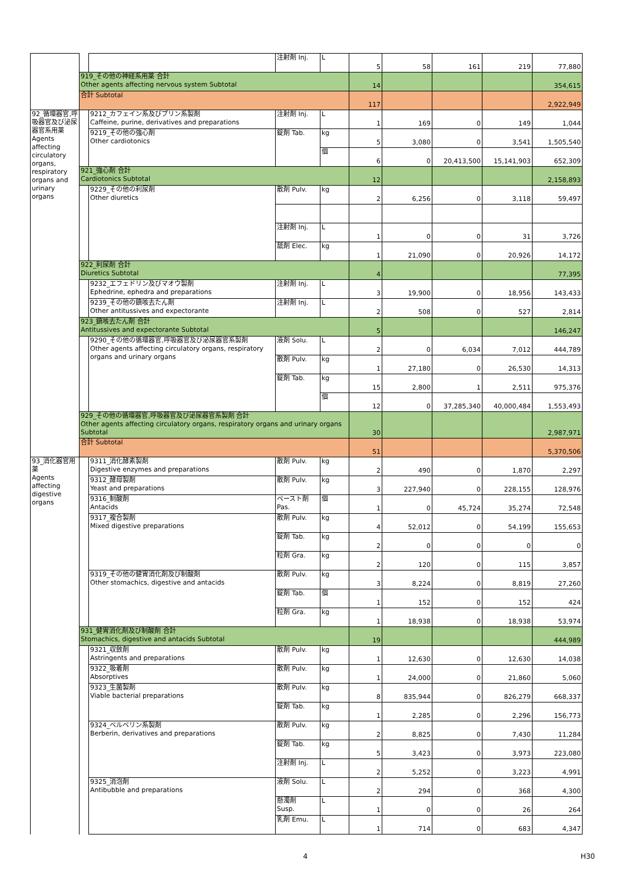| | | | 注射剤 Inj. | L | 5 | 58 | 161 | 219 | 77,880 |
| | 919_その他の神経系用薬 合計 Other agents affecting nervous system Subtotal | | | | 14 | | | | 354,615 |
| | 合計 Subtotal | | | | 117 | | | | 2,922,949 |
| 92_循環器官,呼吸器官及び泌尿器官系用薬 Agents affecting circulatory organs, respiratory organs and urinary organs | | 9212_カフェイン系及びプリン系製剤 Caffeine, purine, derivatives and preparations | 注射剤 Inj. | L | 1 | 169 | 0 | 149 | 1,044 |
| | | 9219_その他の強心剤 Other cardiotonics | 錠剤 Tab. | kg | 5 | 3,080 | 0 | 3,541 | 1,505,540 |
| | | | | 個 | 6 | 0 | 20,413,500 | 15,141,903 | 652,309 |
| | 921_強心剤 合計 Cardiotonics Subtotal | | | | 12 | | | | 2,158,893 |
| | | 9229_その他の利尿剤 Other diuretics | 散剤 Pulv. | kg | 2 | 6,256 | 0 | 3,118 | 59,497 |
| | | | 注射剤 Inj. | L | 1 | 0 | 0 | 31 | 3,726 |
| | | | 舐剤 Elec. | kg | 1 | 21,090 | 0 | 20,926 | 14,172 |
| | 922_利尿剤 合計 Diuretics Subtotal | | | | 4 | | | | 77,395 |
| | | 9232_エフェドリン及びマオウ製剤 Ephedrine, ephedra and preparations | 注射剤 Inj. | L | 3 | 19,900 | 0 | 18,956 | 143,433 |
| | | 9239_その他の鎮咳去たん剤 Other antitussives and expectorante | 注射剤 Inj. | L | 2 | 508 | 0 | 527 | 2,814 |
| | 923_鎮咳去たん剤 合計 Antitussives and expectorante Subtotal | | | | 5 | | | | 146,247 |
| | | 9290_その他の循環器官,呼吸器官及び泌尿器官系製剤 Other agents affecting circulatory organs, respiratory organs and urinary organs | 液剤 Solu. | L | 2 | 0 | 6,034 | 7,012 | 444,789 |
| | | | 散剤 Pulv. | kg | 1 | 27,180 | 0 | 26,530 | 14,313 |
| | | | 錠剤 Tab. | kg | 15 | 2,800 | 1 | 2,511 | 975,376 |
| | | | | 個 | 12 | 0 | 37,285,340 | 40,000,484 | 1,553,493 |
| | 929_その他の循環器官,呼吸器官及び泌尿器官系製剤 合計 Other agents affecting circulatory organs, respiratory organs and urinary organs Subtotal | | | | 30 | | | | 2,987,971 |
| | 合計 Subtotal | | | | 51 | | | | 5,370,506 |
| 93_消化器官用薬 Agents affecting digestive organs | | 9311_消化酵素製剤 Digestive enzymes and preparations | 散剤 Pulv. | kg | 2 | 490 | 0 | 1,870 | 2,297 |
| | | 9312_酵母製剤 Yeast and preparations | 散剤 Pulv. | kg | 3 | 227,940 | 0 | 228,155 | 128,976 |
| | | 9316_制酸剤 Antacids | ペースト剤 Pas. | 個 | 1 | 0 | 45,724 | 35,274 | 72,548 |
| | | 9317_複合製剤 Mixed digestive preparations | 散剤 Pulv. | kg | 4 | 52,012 | 0 | 54,199 | 155,653 |
| | | | 錠剤 Tab. | kg | 2 | 0 | 0 | 0 | 0 |
| | | | 粒剤 Gra. | kg | 2 | 120 | 0 | 115 | 3,857 |
| | | 9319_その他の健胃消化剤及び制酸剤 Other stomachics, digestive and antacids | 散剤 Pulv. | kg | 3 | 8,224 | 0 | 8,819 | 27,260 |
| | | | 錠剤 Tab. | 個 | 1 | 152 | 0 | 152 | 424 |
| | | | 粒剤 Gra. | kg | 1 | 18,938 | 0 | 18,938 | 53,974 |
| | 931_健胃消化剤及び制酸剤 合計 Stomachics, digestive and antacids Subtotal | | | | 19 | | | | 444,989 |
| | | 9321_収斂剤 Astringents and preparations | 散剤 Pulv. | kg | 1 | 12,630 | 0 | 12,630 | 14,038 |
| | | 9322_吸着剤 Absorptives | 散剤 Pulv. | kg | 1 | 24,000 | 0 | 21,860 | 5,060 |
| | | 9323_生菌製剤 Viable bacterial preparations | 散剤 Pulv. | kg | 8 | 835,944 | 0 | 826,279 | 668,337 |
| | | | 錠剤 Tab. | kg | 1 | 2,285 | 0 | 2,296 | 156,773 |
| | | 9324_ベルベリン系製剤 Berberin, derivatives and preparations | 散剤 Pulv. | kg | 2 | 8,825 | 0 | 7,430 | 11,284 |
| | | | 錠剤 Tab. | kg | 5 | 3,423 | 0 | 3,973 | 223,080 |
| | | | 注射剤 Inj. | L | 2 | 5,252 | 0 | 3,223 | 4,991 |
| | | 9325_消泡剤 Antibubble and preparations | 液剤 Solu. | L | 2 | 294 | 0 | 368 | 4,300 |
| | | | 懸濁剤 Susp. | L | 1 | 0 | 0 | 26 | 264 |
| | | | 乳剤 Emu. | L | 1 | 714 | 0 | 683 | 4,347 |
4 H30